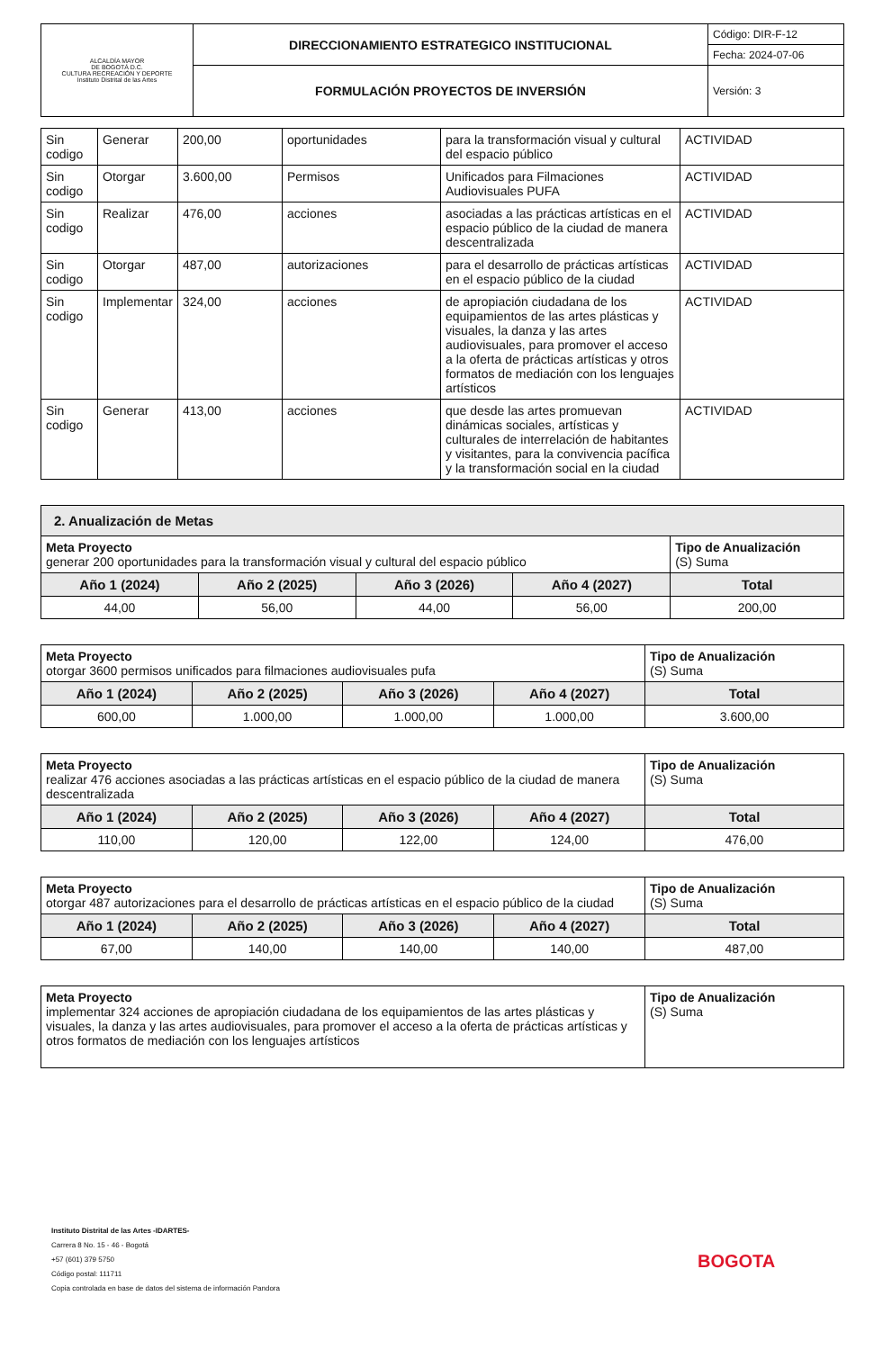| ALCALDÍA MAYOR DE BOGOTÁ D.C. CULTURA RECREACIÓN Y DEPORTE Instituto Distrital de las Artes | DIRECCIONAMIENTO ESTRATEGICO INSTITUCIONAL | Código: DIR-F-12 |
| | | Fecha: 2024-07-06 |
| | FORMULACIÓN PROYECTOS DE INVERSIÓN | Versión: 3 |
| Sin codigo | Generar | 200,00 | oportunidades | para la transformación visual y cultural del espacio público | ACTIVIDAD |
| Sin codigo | Otorgar | 3.600,00 | Permisos | Unificados para Filmaciones Audiovisuales PUFA | ACTIVIDAD |
| Sin codigo | Realizar | 476,00 | acciones | asociadas a las prácticas artísticas en el espacio público de la ciudad de manera descentralizada | ACTIVIDAD |
| Sin codigo | Otorgar | 487,00 | autorizaciones | para el desarrollo de prácticas artísticas en el espacio público de la ciudad | ACTIVIDAD |
| Sin codigo | Implementar | 324,00 | acciones | de apropiación ciudadana de los equipamientos de las artes plásticas y visuales, la danza y las artes audiovisuales, para promover el acceso a la oferta de prácticas artísticas y otros formatos de mediación con los lenguajes artísticos | ACTIVIDAD |
| Sin codigo | Generar | 413,00 | acciones | que desde las artes promuevan dinámicas sociales, artísticas y culturales de interrelación de habitantes y visitantes, para la convivencia pacífica y la transformación social en la ciudad | ACTIVIDAD |
| 2. Anualización de Metas | | | | |
| Meta Proyecto generar 200 oportunidades para la transformación visual y cultural del espacio público | | | | Tipo de Anualización (S) Suma |
| Año 1 (2024) | Año 2 (2025) | Año 3 (2026) | Año 4 (2027) | Total |
| 44,00 | 56,00 | 44,00 | 56,00 | 200,00 |
| Meta Proyecto otorgar 3600 permisos unificados para filmaciones audiovisuales pufa | | | | Tipo de Anualización (S) Suma |
| Año 1 (2024) | Año 2 (2025) | Año 3 (2026) | Año 4 (2027) | Total |
| 600,00 | 1.000,00 | 1.000,00 | 1.000,00 | 3.600,00 |
| Meta Proyecto realizar 476 acciones asociadas a las prácticas artísticas en el espacio público de la ciudad de manera descentralizada | | | | Tipo de Anualización (S) Suma |
| Año 1 (2024) | Año 2 (2025) | Año 3 (2026) | Año 4 (2027) | Total |
| 110,00 | 120,00 | 122,00 | 124,00 | 476,00 |
| Meta Proyecto otorgar 487 autorizaciones para el desarrollo de prácticas artísticas en el espacio público de la ciudad | | | | Tipo de Anualización (S) Suma |
| Año 1 (2024) | Año 2 (2025) | Año 3 (2026) | Año 4 (2027) | Total |
| 67,00 | 140,00 | 140,00 | 140,00 | 487,00 |
| Meta Proyecto implementar 324 acciones de apropiación ciudadana de los equipamientos de las artes plásticas y visuales, la danza y las artes audiovisuales, para promover el acceso a la oferta de prácticas artísticas y otros formatos de mediación con los lenguajes artísticos | Tipo de Anualización (S) Suma |
Instituto Distrital de las Artes -IDARTES-
Carrera 8 No. 15 - 46 - Bogotá
+57 (601) 379 5750
Código postal: 111711
Copia controlada en base de datos del sistema de información Pandora
BOGOTA